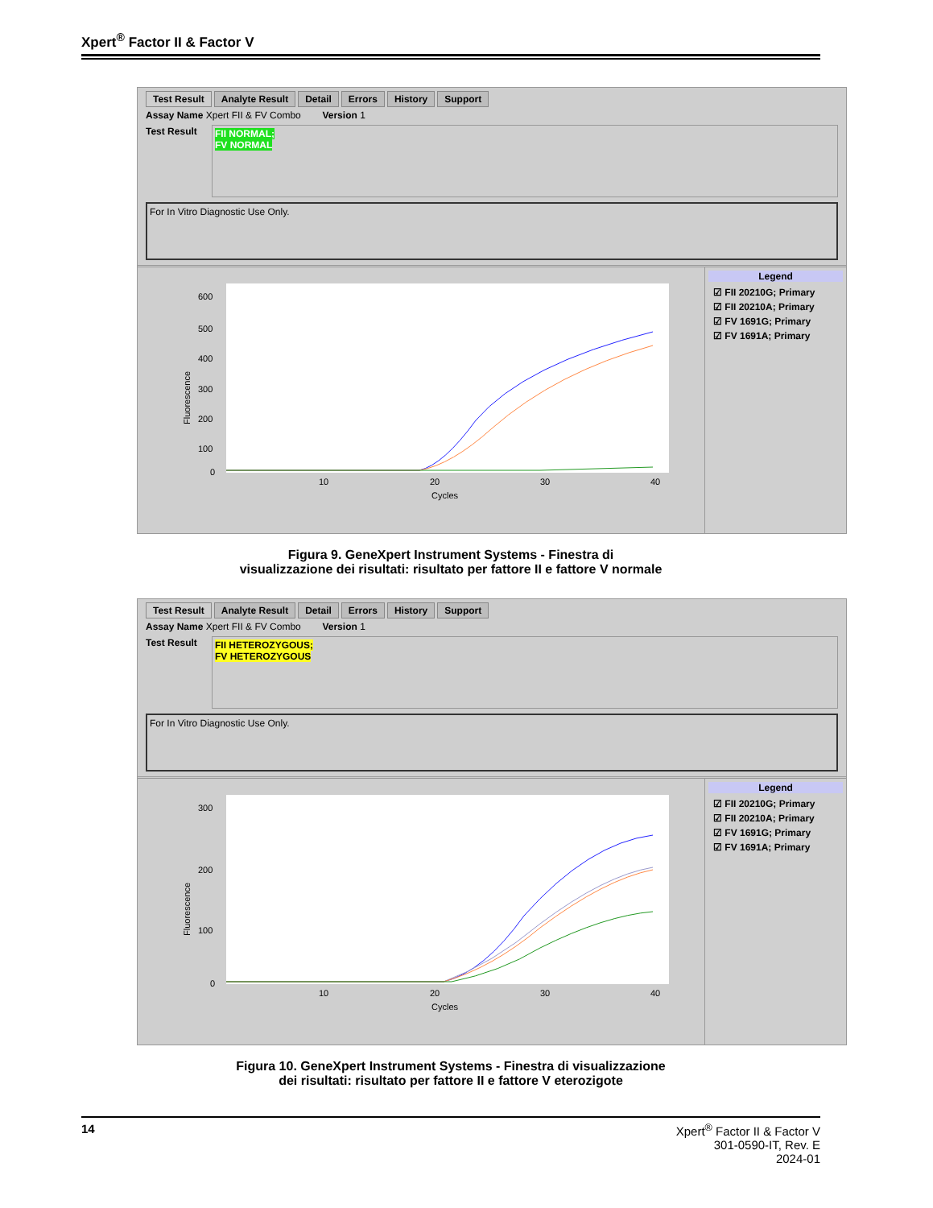Xpert<sup>®</sup> Factor II & Factor V
Test Result Analyte Result Detail Errors History Support
Assay Name Xpert FII & FV Combo Version 1
Test Result
FII NORMAL;
FV NORMAL
For In Vitro Diagnostic Use Only.
Fluorescence
600
500
400
300
200
100
0
10
20
30
40
Cycles
Legend
☑ FII 20210G; Primary
☑ FII 20210A; Primary
☑ FV 1691G; Primary
☑ FV 1691A; Primary
Figura 9. GeneXpert Instrument Systems - Finestra di
visualizzazione dei risultati: risultato per fattore II e fattore V normale
Test Result Analyte Result Detail Errors History Support
Assay Name Xpert FII & FV Combo Version 1
Test Result
FII HETEROZYGOUS;
FV HETEROZYGOUS
For In Vitro Diagnostic Use Only.
Fluorescence
300
200
100
0
10
20
30
40
Cycles
Legend
☑ FII 20210G; Primary
☑ FII 20210A; Primary
☑ FV 1691G; Primary
☑ FV 1691A; Primary
Figura 10. GeneXpert Instrument Systems - Finestra di visualizzazione
dei risultati: risultato per fattore II e fattore V eterozigote
14 Xpert<sup>®</sup> Factor II & Factor V
301-0590-IT, Rev. E
2024-01